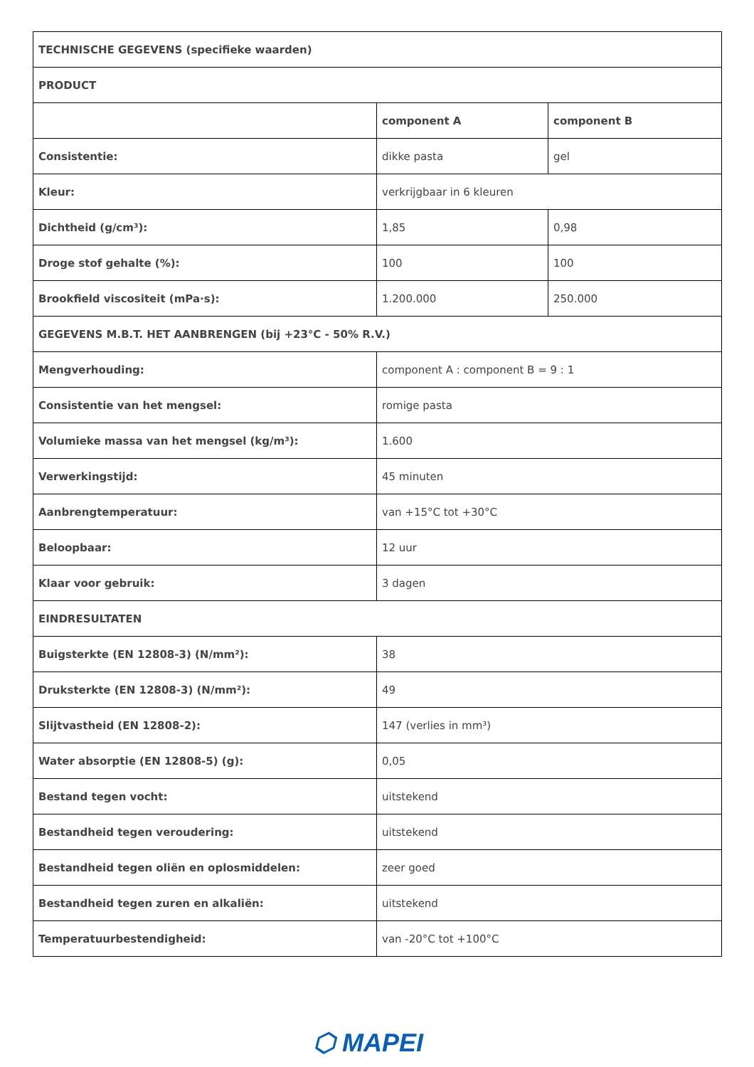| TECHNISCHE GEGEVENS (specifieke waarden) | | |
| PRODUCT | | |
| | component A | component B |
| Consistentie: | dikke pasta | gel |
| Kleur: | verkrijgbaar in 6 kleuren | |
| Dichtheid (g/cm³): | 1,85 | 0,98 |
| Droge stof gehalte (%): | 100 | 100 |
| Brookfield viscositeit (mPa·s): | 1.200.000 | 250.000 |
| GEGEVENS M.B.T. HET AANBRENGEN (bij +23°C - 50% R.V.) | | |
| Mengverhouding: | component A : component B = 9 : 1 | |
| Consistentie van het mengsel: | romige pasta | |
| Volumieke massa van het mengsel (kg/m³): | 1.600 | |
| Verwerkingstijd: | 45 minuten | |
| Aanbrengtemperatuur: | van +15°C tot +30°C | |
| Beloopbaar: | 12 uur | |
| Klaar voor gebruik: | 3 dagen | |
| EINDRESULTATEN | | |
| Buigsterkte (EN 12808-3) (N/mm²): | 38 | |
| Druksterkte (EN 12808-3) (N/mm²): | 49 | |
| Slijtvastheid (EN 12808-2): | 147 (verlies in mm³) | |
| Water absorptie (EN 12808-5) (g): | 0,05 | |
| Bestand tegen vocht: | uitstekend | |
| Bestandheid tegen veroudering: | uitstekend | |
| Bestandheid tegen oliën en oplosmiddelen: | zeer goed | |
| Bestandheid tegen zuren en alkaliën: | uitstekend | |
| Temperatuurbestendigheid: | van -20°C tot +100°C | |
⬡ MAPEI